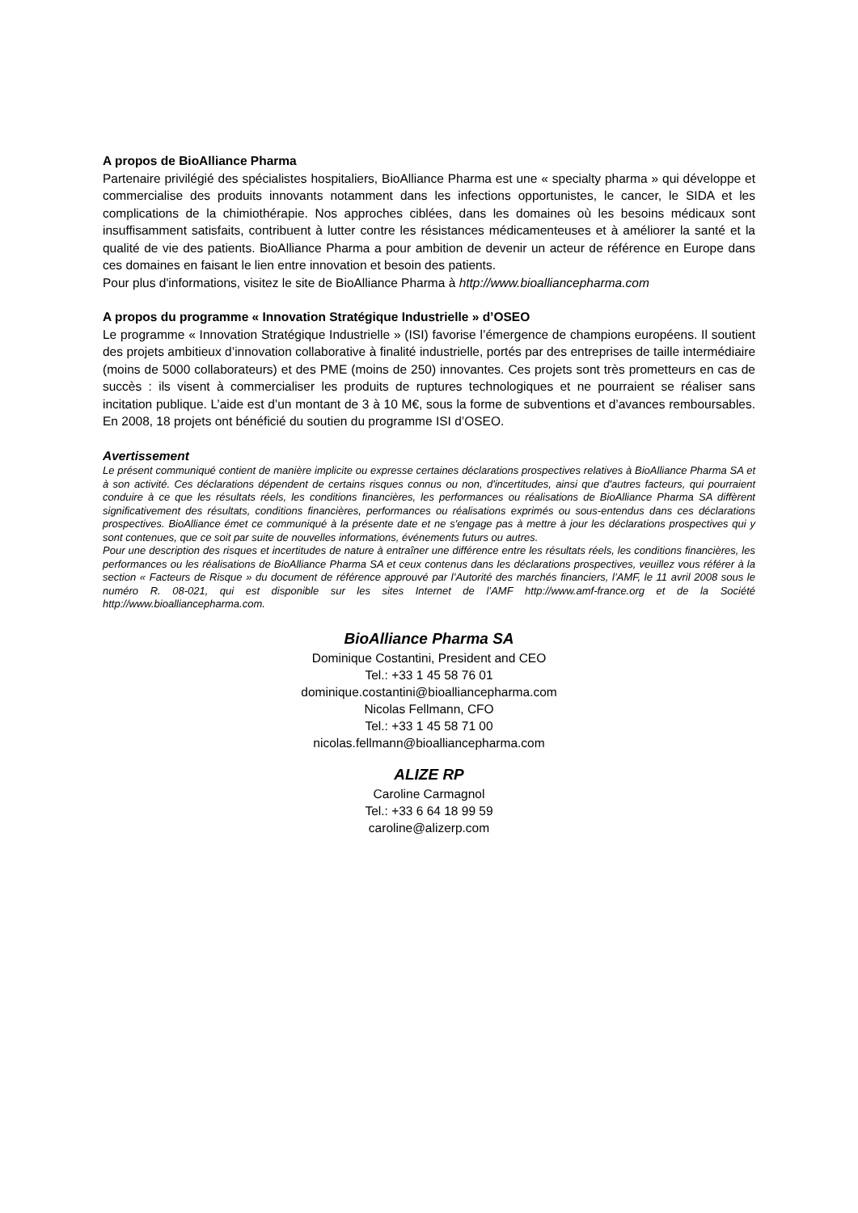A propos de BioAlliance Pharma
Partenaire privilégié des spécialistes hospitaliers, BioAlliance Pharma est une « specialty pharma » qui développe et commercialise des produits innovants notamment dans les infections opportunistes, le cancer, le SIDA et les complications de la chimiothérapie. Nos approches ciblées, dans les domaines où les besoins médicaux sont insuffisamment satisfaits, contribuent à lutter contre les résistances médicamenteuses et à améliorer la santé et la qualité de vie des patients. BioAlliance Pharma a pour ambition de devenir un acteur de référence en Europe dans ces domaines en faisant le lien entre innovation et besoin des patients.
Pour plus d'informations, visitez le site de BioAlliance Pharma à http://www.bioalliancepharma.com
A propos du programme « Innovation Stratégique Industrielle » d’OSEO
Le programme « Innovation Stratégique Industrielle » (ISI) favorise l’émergence de champions européens. Il soutient des projets ambitieux d’innovation collaborative à finalité industrielle, portés par des entreprises de taille intermédiaire (moins de 5000 collaborateurs) et des PME (moins de 250) innovantes. Ces projets sont très prometteurs en cas de succès : ils visent à commercialiser les produits de ruptures technologiques et ne pourraient se réaliser sans incitation publique. L’aide est d’un montant de 3 à 10 M€, sous la forme de subventions et d’avances remboursables. En 2008, 18 projets ont bénéficié du soutien du programme ISI d’OSEO.
Avertissement
Le présent communiqué contient de manière implicite ou expresse certaines déclarations prospectives relatives à BioAlliance Pharma SA et à son activité. Ces déclarations dépendent de certains risques connus ou non, d'incertitudes, ainsi que d'autres facteurs, qui pourraient conduire à ce que les résultats réels, les conditions financières, les performances ou réalisations de BioAlliance Pharma SA diffèrent significativement des résultats, conditions financières, performances ou réalisations exprimés ou sous-entendus dans ces déclarations prospectives. BioAlliance émet ce communiqué à la présente date et ne s'engage pas à mettre à jour les déclarations prospectives qui y sont contenues, que ce soit par suite de nouvelles informations, événements futurs ou autres.
Pour une description des risques et incertitudes de nature à entraîner une différence entre les résultats réels, les conditions financières, les performances ou les réalisations de BioAlliance Pharma SA et ceux contenus dans les déclarations prospectives, veuillez vous référer à la section « Facteurs de Risque » du document de référence approuvé par l’Autorité des marchés financiers, l’AMF, le 11 avril 2008 sous le numéro R. 08-021, qui est disponible sur les sites Internet de l’AMF http://www.amf-france.org et de la Société http://www.bioalliancepharma.com.
BioAlliance Pharma SA
Dominique Costantini, President and CEO
Tel.: +33 1 45 58 76 01
dominique.costantini@bioalliancepharma.com
Nicolas Fellmann, CFO
Tel.: +33 1 45 58 71 00
nicolas.fellmann@bioalliancepharma.com
ALIZE RP
Caroline Carmagnol
Tel.: +33 6 64 18 99 59
caroline@alizerp.com